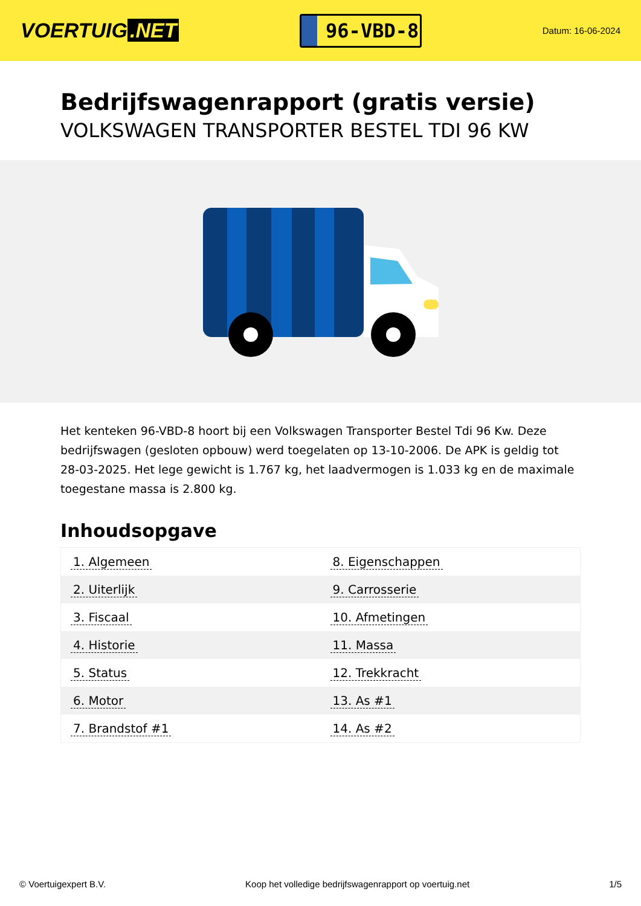VOERTUIG.NET
96-VBD-8
Datum: 16-06-2024
Bedrijfswagenrapport (gratis versie)
VOLKSWAGEN TRANSPORTER BESTEL TDI 96 KW
Het kenteken 96-VBD-8 hoort bij een Volkswagen Transporter Bestel Tdi 96 Kw. Deze bedrijfswagen (gesloten opbouw) werd toegelaten op 13-10-2006. De APK is geldig tot 28-03-2025. Het lege gewicht is 1.767 kg, het laadvermogen is 1.033 kg en de maximale toegestane massa is 2.800 kg.
Inhoudsopgave
| 1. Algemeen | 8. Eigenschappen |
| 2. Uiterlijk | 9. Carrosserie |
| 3. Fiscaal | 10. Afmetingen |
| 4. Historie | 11. Massa |
| 5. Status | 12. Trekkracht |
| 6. Motor | 13. As #1 |
| 7. Brandstof #1 | 14. As #2 |
© Voertuigexpert B.V. Koop het volledige bedrijfswagenrapport op voertuig.net 1/5